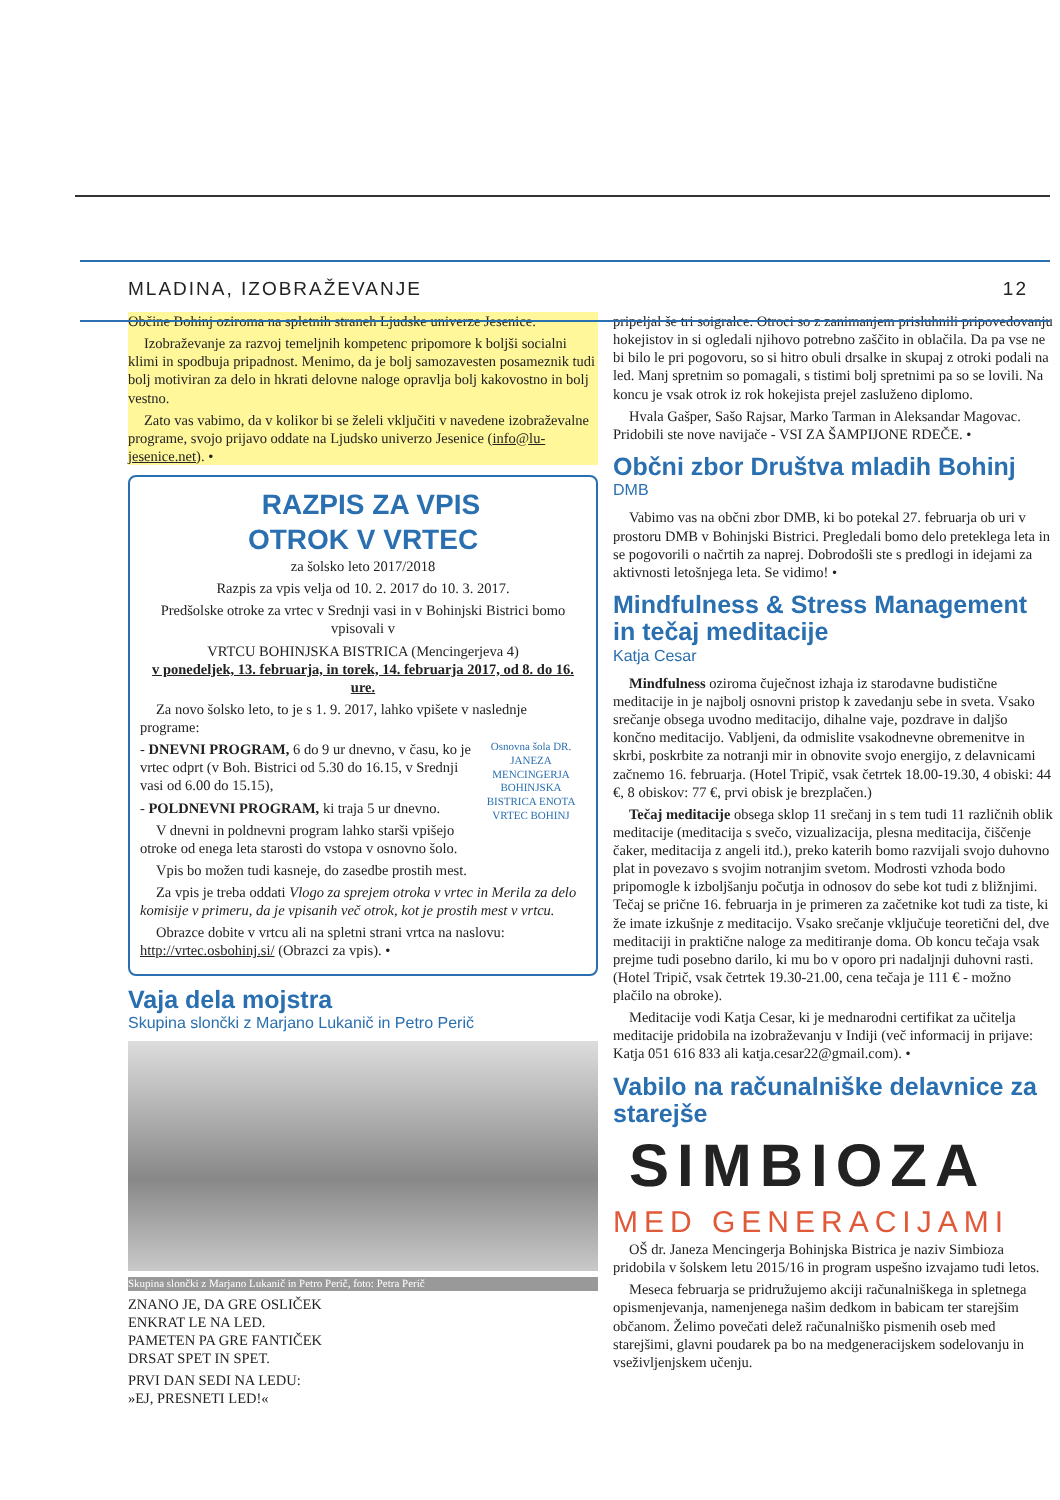MLADINA, IZOBRAŽEVANJE 12
Občine Bohinj oziroma na spletnih straneh Ljudske univerze Jesenice.
Izobraževanje za razvoj temeljnih kompetenc pripomore k boljši socialni klimi in spodbuja pripadnost. Menimo, da je bolj samozavesten posameznik tudi bolj motiviran za delo in hkrati delovne naloge opravlja bolj kakovostno in bolj vestno.
Zato vas vabimo, da v kolikor bi se želeli vključiti v navedene izobraževalne programe, svojo prijavo oddate na Ljudsko univerzo Jesenice (info@lu-jesenice.net). •
RAZPIS ZA VPIS
OTROK V VRTEC
za šolsko leto 2017/2018
Razpis za vpis velja od 10. 2. 2017 do 10. 3. 2017.
Predšolske otroke za vrtec v Srednji vasi in v Bohinjski Bistrici bomo vpisovali v
VRTCU BOHINJSKA BISTRICA (Mencingerjeva 4)
v ponedeljek, 13. februarja, in torek, 14. februarja 2017, od 8. do 16. ure.
Za novo šolsko leto, to je s 1. 9. 2017, lahko vpišete v naslednje programe:
Osnovna šola DR. JANEZA MENCINGERJA BOHINJSKA BISTRICA ENOTA VRTEC BOHINJ
- DNEVNI PROGRAM, 6 do 9 ur dnevno, v času, ko je vrtec odprt (v Boh. Bistrici od 5.30 do 16.15, v Srednji vasi od 6.00 do 15.15),
- POLDNEVNI PROGRAM, ki traja 5 ur dnevno.
V dnevni in poldnevni program lahko starši vpišejo otroke od enega leta starosti do vstopa v osnovno šolo.
Vpis bo možen tudi kasneje, do zasedbe prostih mest.
Za vpis je treba oddati Vlogo za sprejem otroka v vrtec in Merila za delo komisije v primeru, da je vpisanih več otrok, kot je prostih mest v vrtcu.
Obrazce dobite v vrtcu ali na spletni strani vrtca na naslovu: http://vrtec.osbohinj.si/ (Obrazci za vpis). •
Vaja dela mojstra
Skupina slončki z Marjano Lukanič in Petro Perič
Skupina slončki z Marjano Lukanič in Petro Perič, foto: Petra Perič
ZNANO JE, DA GRE OSLIČEK
ENKRAT LE NA LED.
PAMETEN PA GRE FANTIČEK
DRSAT SPET IN SPET.
PRVI DAN SEDI NA LEDU:
»EJ, PRESNETI LED!«
pripeljal še tri soigralce. Otroci so z zanimanjem prisluhnili pripovedovanju hokejistov in si ogledali njihovo potrebno zaščito in oblačila. Da pa vse ne bi bilo le pri pogovoru, so si hitro obuli drsalke in skupaj z otroki podali na led. Manj spretnim so pomagali, s tistimi bolj spretnimi pa so se lovili. Na koncu je vsak otrok iz rok hokejista prejel zasluženo diplomo.
Hvala Gašper, Sašo Rajsar, Marko Tarman in Aleksandar Magovac. Pridobili ste nove navijače - VSI ZA ŠAMPIJONE RDEČE. •
Občni zbor Društva mladih Bohinj
DMB
Vabimo vas na občni zbor DMB, ki bo potekal 27. februarja ob uri v prostoru DMB v Bohinjski Bistrici. Pregledali bomo delo preteklega leta in se pogovorili o načrtih za naprej. Dobrodošli ste s predlogi in idejami za aktivnosti letošnjega leta. Se vidimo! •
Mindfulness & Stress Management in tečaj meditacije
Katja Cesar
Mindfulness oziroma čuječnost izhaja iz starodavne budistične meditacije in je najbolj osnovni pristop k zavedanju sebe in sveta. Vsako srečanje obsega uvodno meditacijo, dihalne vaje, pozdrave in daljšo končno meditacijo. Vabljeni, da odmislite vsakodnevne obremenitve in skrbi, poskrbite za notranji mir in obnovite svojo energijo, z delavnicami začnemo 16. februarja. (Hotel Tripič, vsak četrtek 18.00-19.30, 4 obiski: 44 €, 8 obiskov: 77 €, prvi obisk je brezplačen.)
Tečaj meditacije obsega sklop 11 srečanj in s tem tudi 11 različnih oblik meditacije (meditacija s svečo, vizualizacija, plesna meditacija, čiščenje čaker, meditacija z angeli itd.), preko katerih bomo razvijali svojo duhovno plat in povezavo s svojim notranjim svetom. Modrosti vzhoda bodo pripomogle k izboljšanju počutja in odnosov do sebe kot tudi z bližnjimi. Tečaj se prične 16. februarja in je primeren za začetnike kot tudi za tiste, ki že imate izkušnje z meditacijo. Vsako srečanje vključuje teoretični del, dve meditaciji in praktične naloge za meditiranje doma. Ob koncu tečaja vsak prejme tudi posebno darilo, ki mu bo v oporo pri nadaljnji duhovni rasti. (Hotel Tripič, vsak četrtek 19.30-21.00, cena tečaja je 111 € - možno plačilo na obroke).
Meditacije vodi Katja Cesar, ki je mednarodni certifikat za učitelja meditacije pridobila na izobraževanju v Indiji (več informacij in prijave: Katja 051 616 833 ali katja.cesar22@gmail.com). •
Vabilo na računalniške delavnice za starejše
SIMBIOZA
MED GENERACIJAMI
OŠ dr. Janeza Mencingerja Bohinjska Bistrica je naziv Simbioza pridobila v šolskem letu 2015/16 in program uspešno izvajamo tudi letos.
Meseca februarja se pridružujemo akciji računalniškega in spletnega opismenjevanja, namenjenega našim dedkom in babicam ter starejšim občanom. Želimo povečati delež računalniško pismenih oseb med starejšimi, glavni poudarek pa bo na medgeneracijskem sodelovanju in vseživljenjskem učenju.